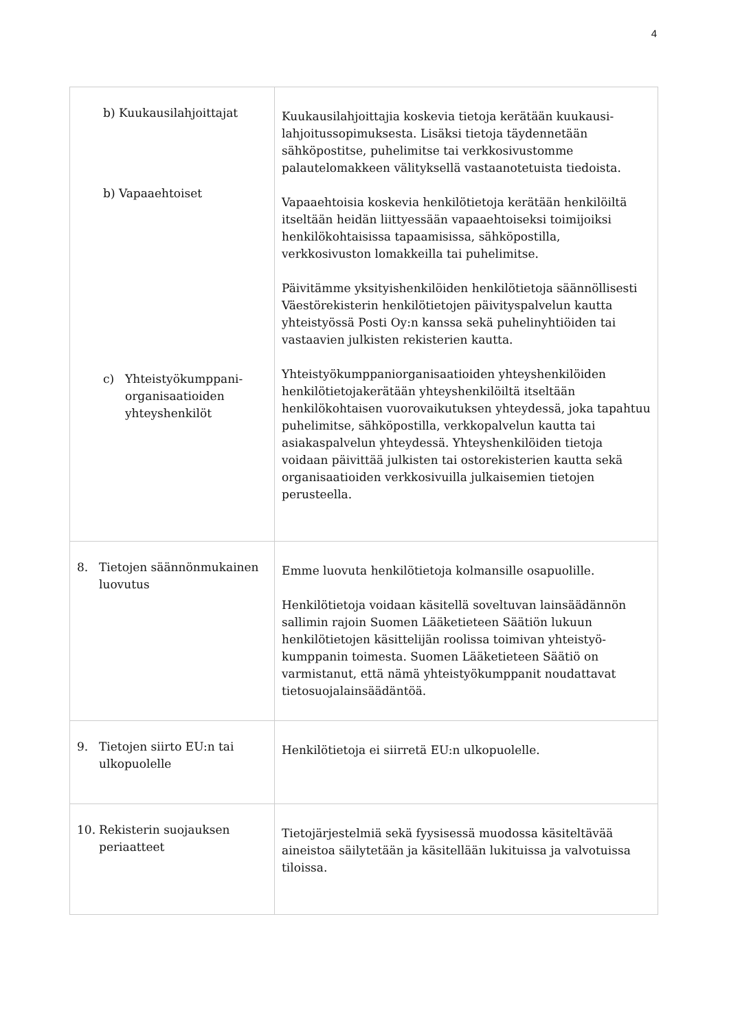4
| b) Kuukausilahjoittajat b) Vapaaehtoiset c) Yhteistyökumppani-organisaatioiden yhteyshenkilöt | Kuukausilahjoittajia koskevia tietoja kerätään kuukausi-lahjoitussopimuksesta. Lisäksi tietoja täydennetään sähköpostitse, puhelimitse tai verkkosivustomme palautelomakkeen välityksellä vastaanotetuista tiedoista. Vapaaehtoisia koskevia henkilötietoja kerätään henkilöiltä itseltään heidän liittyessään vapaaehtoiseksi toimijoiksi henkilökohtaisissa tapaamisissa, sähköpostilla, verkkosivuston lomakkeilla tai puhelimitse. Päivitämme yksityishenkilöiden henkilötietoja säännöllisesti Väestörekisterin henkilötietojen päivityspalvelun kautta yhteistyössä Posti Oy:n kanssa sekä puhelinyhtiöiden tai vastaavien julkisten rekisterien kautta. Yhteistyökumppaniorganisaatioiden yhteyshenkilöiden henkilötietojakerätään yhteyshenkilöiltä itseltään henkilökohtaisen vuorovaikutuksen yhteydessä, joka tapahtuu puhelimitse, sähköpostilla, verkkopalvelun kautta tai asiakaspalvelun yhteydessä. Yhteyshenkilöiden tietoja voidaan päivittää julkisten tai ostorekisterien kautta sekä organisaatioiden verkkosivuilla julkaisemien tietojen perusteella. |
| 8. Tietojen säännönmukainen luovutus | Emme luovuta henkilötietoja kolmansille osapuolille. Henkilötietoja voidaan käsitellä soveltuvan lainsäädännön sallimin rajoin Suomen Lääketieteen Säätiön lukuun henkilötietojen käsittelijän roolissa toimivan yhteistyö-kumppanin toimesta. Suomen Lääketieteen Säätiö on varmistanut, että nämä yhteistyökumppanit noudattavat tietosuojalainsäädäntöä. |
| 9. Tietojen siirto EU:n tai ulkopuolelle | Henkilötietoja ei siirretä EU:n ulkopuolelle. |
| 10. Rekisterin suojauksen periaatteet | Tietojärjestelmiä sekä fyysisessä muodossa käsiteltävää aineistoa säilytetään ja käsitellään lukituissa ja valvotuissa tiloissa. |